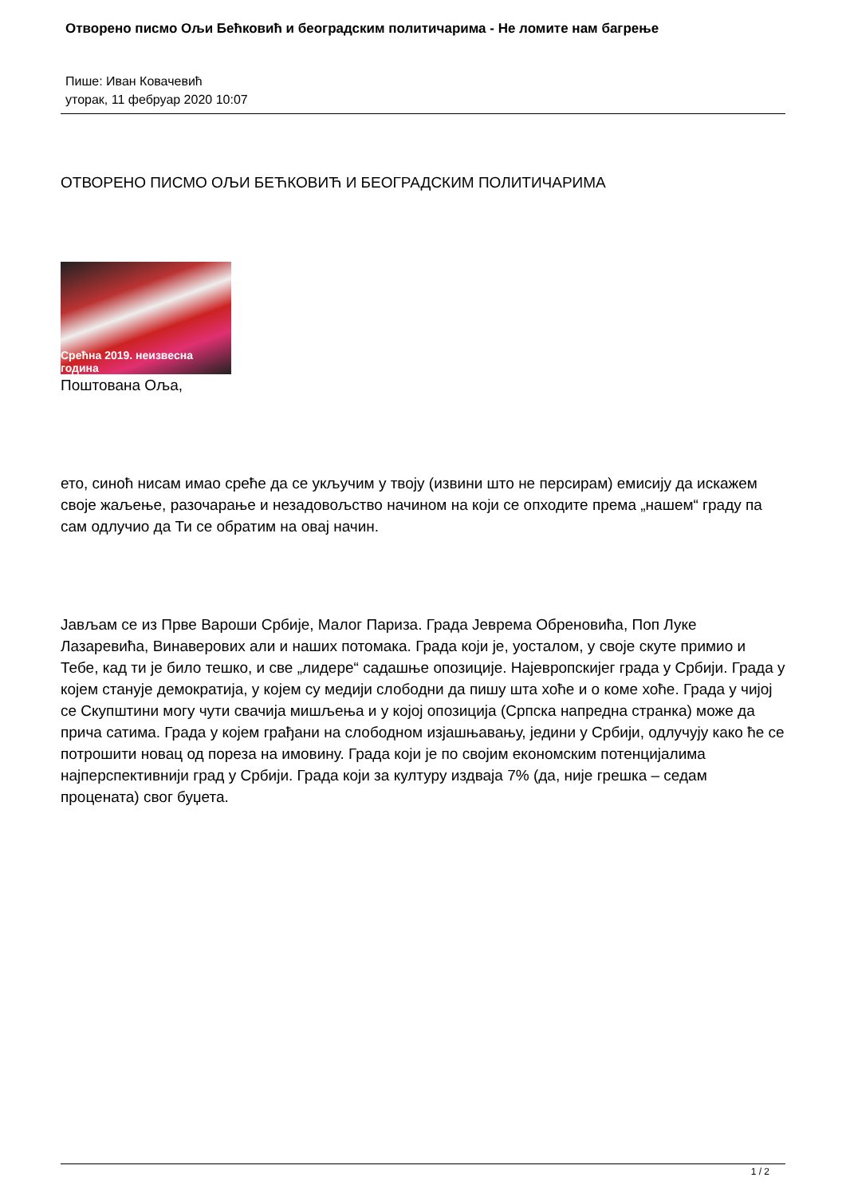Отворено писмо Ољи Бећковић и београдским политичарима - Не ломите нам багрење
Пише: Иван Ковачевић
уторак, 11 фебруар 2020 10:07
ОТВОРЕНО ПИСМО ОЉИ БЕЋКОВИЋ И БЕОГРАДСКИМ ПОЛИТИЧАРИМА
Срећна 2019. неизвесна година
Поштована Оља,
ето, синоћ нисам имао среће да се укључим у твоју (извини што не персирам) емисију да искажем своје жаљење, разочарање и незадовољство начином на који се опходите према „нашем“ граду па сам одлучио да Ти се обратим на овај начин.
Јављам се из Прве Вароши Србије, Малог Париза. Града Јеврема Обреновића, Поп Луке Лазаревића, Винаверових али и наших потомака. Града који је, уосталом, у своје скуте примио и Тебе, кад ти је било тешко, и све „лидере“ садашње опозиције. Најевропскијег града у Србији. Града у којем станује демократија, у којем су медији слободни да пишу шта хоће и о коме хоће. Града у чијој се Скупштини могу чути свачија мишљења и у којој опозиција (Српска напредна странка) може да прича сатима. Града у којем грађани на слободном изјашњавању, једини у Србији, одлучују како ће се потрошити новац од пореза на имовину. Града који је по својим економским потенцијалима најперспективнији град у Србији. Града који за културу издваја 7% (да, није грешка – седам процената) свог буџета.
1 / 2